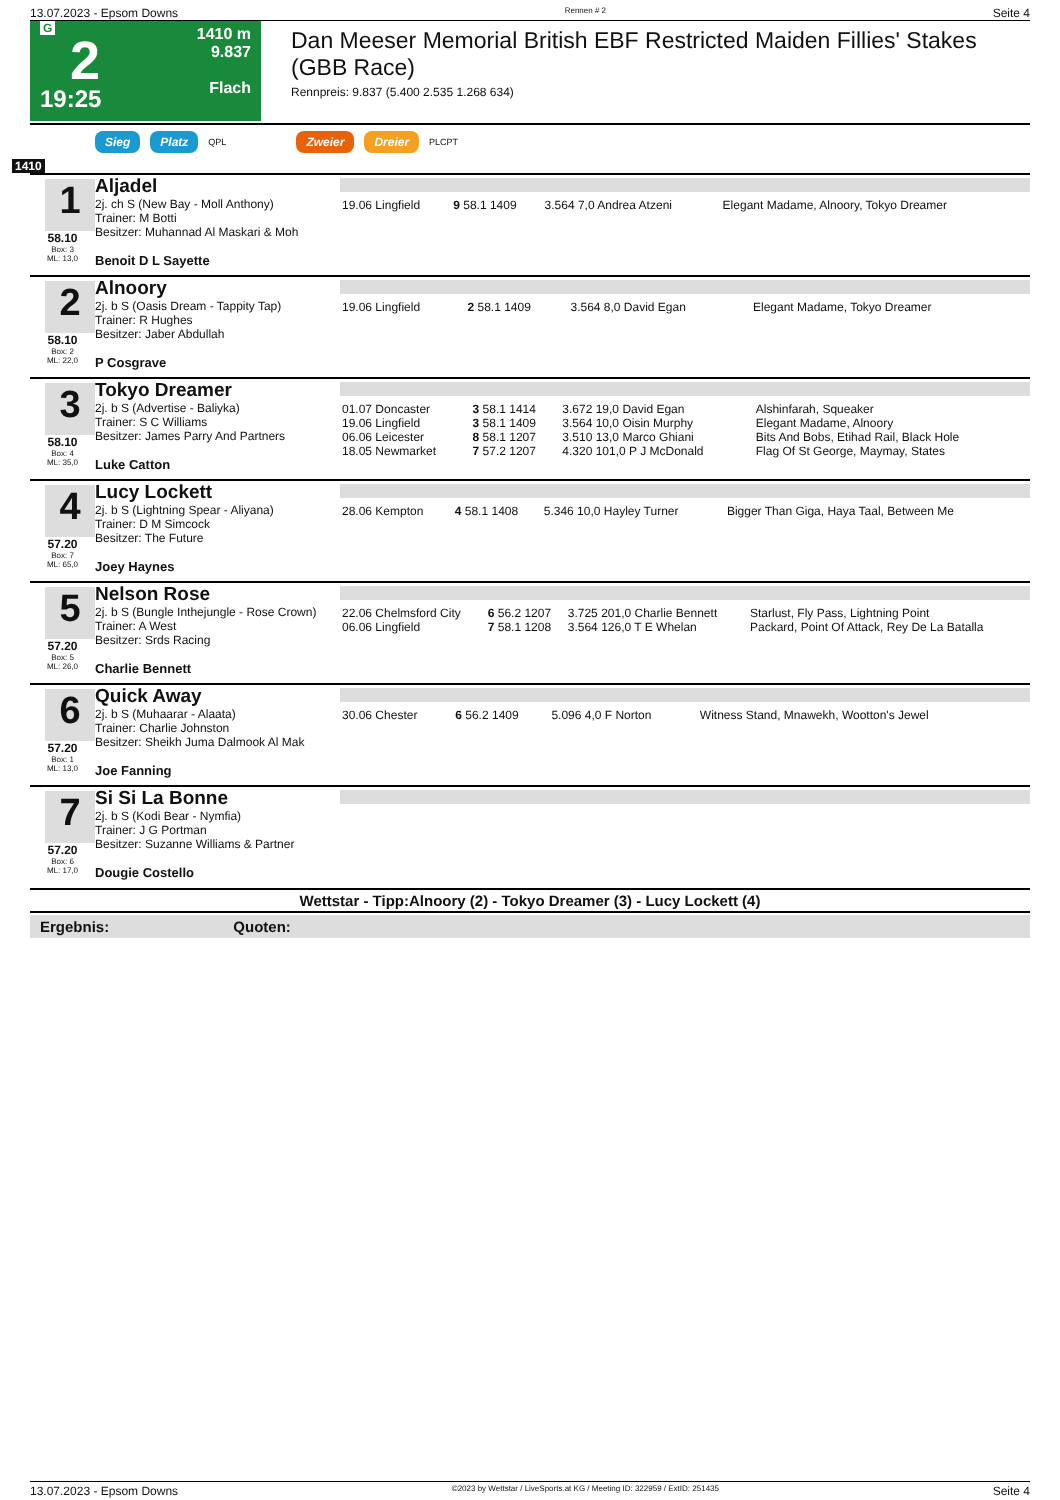13.07.2023 - Epsom Downs Rennen # 2 Seite 4
G
2
19:25
1410 m
9.837
Flach
Dan Meeser Memorial British EBF Restricted Maiden Fillies' Stakes (GBB Race)
Rennpreis: 9.837 (5.400 2.535 1.268 634)
Sieg Platz QPL Zweier Dreier PLCPT
1410
| 1 58.10 Box: 3 ML: 13,0 | Aljadel 2j. ch S (New Bay - Moll Anthony) Trainer: M Botti Besitzer: Muhannad Al Maskari & Moh Benoit D L Sayette | / 19.06 Lingfield / 9 58.1 1409 / 3.564 7,0 Andrea Atzeni / Elegant Madame, Alnoory, Tokyo Dreamer / |
| 2 58.10 Box: 2 ML: 22,0 | Alnoory 2j. b S (Oasis Dream - Tappity Tap) Trainer: R Hughes Besitzer: Jaber Abdullah P Cosgrave | / 19.06 Lingfield / 2 58.1 1409 / 3.564 8,0 David Egan / Elegant Madame, Tokyo Dreamer / |
| 3 58.10 Box: 4 ML: 35,0 | Tokyo Dreamer 2j. b S (Advertise - Baliyka) Trainer: S C Williams Besitzer: James Parry And Partners Luke Catton | / 01.07 Doncaster / 3 58.1 1414 / 3.672 19,0 David Egan / Alshinfarah, Squeaker / / 19.06 Lingfield / 3 58.1 1409 / 3.564 10,0 Oisin Murphy / Elegant Madame, Alnoory / / 06.06 Leicester / 8 58.1 1207 / 3.510 13,0 Marco Ghiani / Bits And Bobs, Etihad Rail, Black Hole / / 18.05 Newmarket / 7 57.2 1207 / 4.320 101,0 P J McDonald / Flag Of St George, Maymay, States / |
| 4 57.20 Box: 7 ML: 65,0 | Lucy Lockett 2j. b S (Lightning Spear - Aliyana) Trainer: D M Simcock Besitzer: The Future Joey Haynes | / 28.06 Kempton / 4 58.1 1408 / 5.346 10,0 Hayley Turner / Bigger Than Giga, Haya Taal, Between Me / |
| 5 57.20 Box: 5 ML: 26,0 | Nelson Rose 2j. b S (Bungle Inthejungle - Rose Crown) Trainer: A West Besitzer: Srds Racing Charlie Bennett | / 22.06 Chelmsford City / 6 56.2 1207 / 3.725 201,0 Charlie Bennett / Starlust, Fly Pass, Lightning Point / / 06.06 Lingfield / 7 58.1 1208 / 3.564 126,0 T E Whelan / Packard, Point Of Attack, Rey De La Batalla / |
| 6 57.20 Box: 1 ML: 13,0 | Quick Away 2j. b S (Muhaarar - Alaata) Trainer: Charlie Johnston Besitzer: Sheikh Juma Dalmook Al Mak Joe Fanning | / 30.06 Chester / 6 56.2 1409 / 5.096 4,0 F Norton / Witness Stand, Mnawekh, Wootton's Jewel / |
| 7 57.20 Box: 6 ML: 17,0 | Si Si La Bonne 2j. b S (Kodi Bear - Nymfia) Trainer: J G Portman Besitzer: Suzanne Williams & Partner Dougie Costello | |
Wettstar - Tipp:Alnoory (2) - Tokyo Dreamer (3) - Lucy Lockett (4)
Ergebnis: Quoten:
13.07.2023 - Epsom Downs ©2023 by Wettstar / LiveSports.at KG / Meeting ID: 322959 / ExtID: 251435 Seite 4